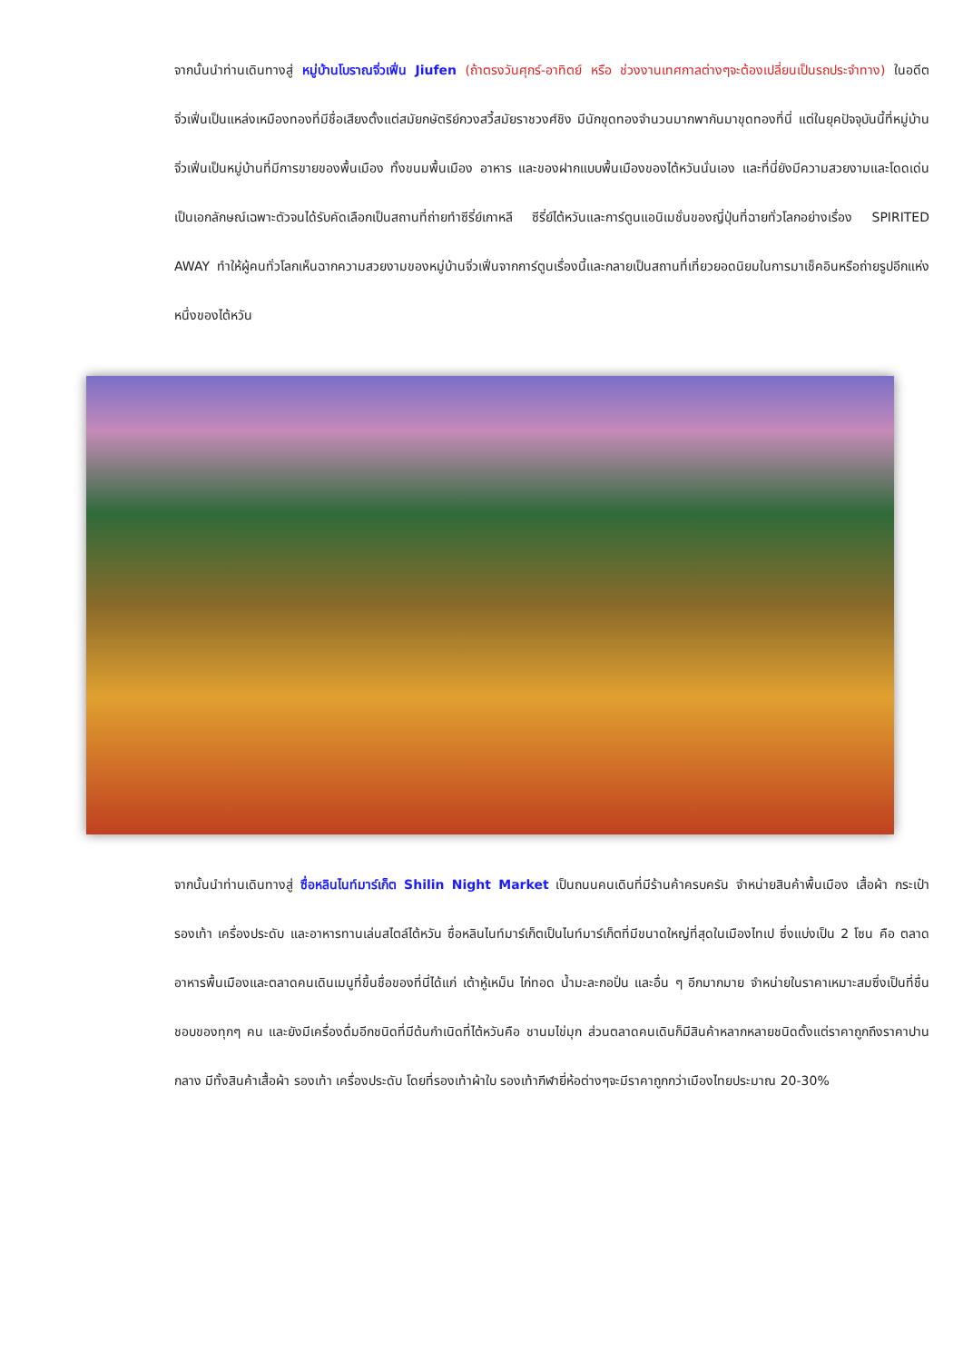จากนั้นนำท่านเดินทางสู่ หมู่บ้านโบราณจิ่วเฟิ่น Jiufen (ถ้าตรงวันศุกร์-อาทิตย์ หรือ ช่วงงานเทศกาลต่างๆจะต้องเปลี่ยนเป็นรถประจำทาง) ในอดีตจิ่วเฟิ่นเป็นแหล่งเหมืองทองที่มีชื่อเสียงตั้งแต่สมัยกษัตริย์กวงสวี้สมัยราชวงศ์ชิง มีนักขุดทองจำนวนมากพากันมาขุดทองที่นี่ แต่ในยุคปัจจุบันนี้ที่หมู่บ้านจิ่วเฟิ่นเป็นหมู่บ้านที่มีการขายของพื้นเมือง ทั้งขนมพื้นเมือง อาหาร และของฝากแบบพื้นเมืองของไต้หวันนั่นเอง และที่นี่ยังมีความสวยงามและโดดเด่นเป็นเอกลักษณ์เฉพาะตัวจนได้รับคัดเลือกเป็นสถานที่ถ่ายทำซีรี่ย์เกาหลี ซีรี่ย์ไต้หวันและการ์ตูนแอนิเมชั่นของญี่ปุ่นที่ฉายทั่วโลกอย่างเรื่อง SPIRITED AWAY ทำให้ผู้คนทั่วโลกเห็นฉากความสวยงามของหมู่บ้านจิ่วเฟิ่นจากการ์ตูนเรื่องนี้และกลายเป็นสถานที่เที่ยวยอดนิยมในการมาเช็คอินหรือถ่ายรูปอีกแห่งหนึ่งของไต้หวัน
จากนั้นนำท่านเดินทางสู่ ซื่อหลินไนท์มาร์เก็ต Shilin Night Market เป็นถนนคนเดินที่มีร้านค้าครบครัน จำหน่ายสินค้าพื้นเมือง เสื้อผ้า กระเป๋า รองเท้า เครื่องประดับ และอาหารทานเล่นสไตล์ไต้หวัน ซื่อหลินไนท์มาร์เก็ตเป็นไนท์มาร์เก็ตที่มีขนาดใหญ่ที่สุดในเมืองไทเป ซึ่งแบ่งเป็น 2 โซน คือ ตลาดอาหารพื้นเมืองและตลาดคนเดินเมนูที่ขึ้นชื่อของที่นี่ได้แก่ เต้าหู้เหม็น ไก่ทอด น้ำมะละกอปั่น และอื่น ๆ อีกมากมาย จำหน่ายในราคาเหมาะสมซึ่งเป็นที่ชื่นชอบของทุกๆ คน และยังมีเครื่องดื่มอีกชนิดที่มีต้นกำเนิดที่ไต้หวันคือ ชานมไข่มุก ส่วนตลาดคนเดินก็มีสินค้าหลากหลายชนิดตั้งแต่ราคาถูกถึงราคาปานกลาง มีทั้งสินค้าเสื้อผ้า รองเท้า เครื่องประดับ โดยที่รองเท้าผ้าใบ รองเท้ากีฬายี่ห้อต่างๆจะมีราคาถูกกว่าเมืองไทยประมาณ 20-30%